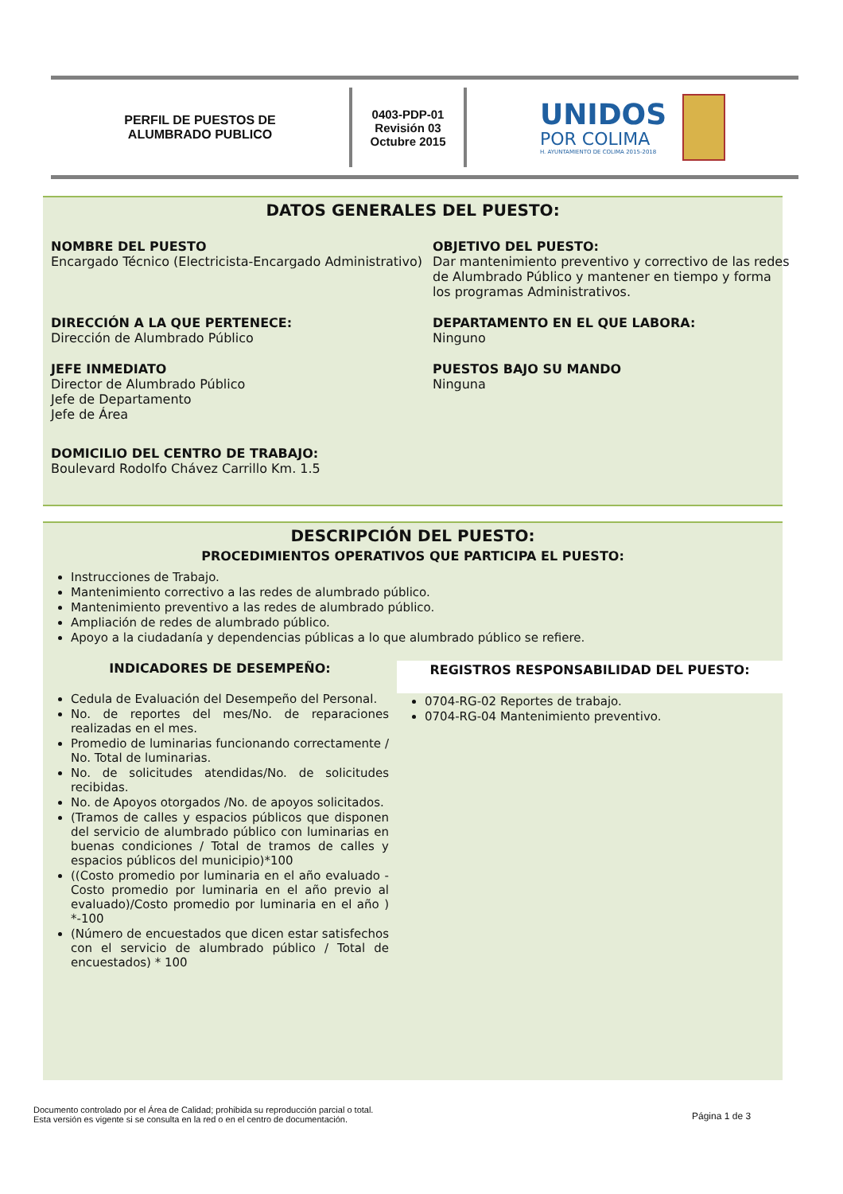PERFIL DE PUESTOS DE
ALUMBRADO PUBLICO
0403-PDP-01
Revisión 03
Octubre 2015
UNIDOS
POR COLIMA
H. AYUNTAMIENTO DE COLIMA 2015-2018
DATOS GENERALES DEL PUESTO:
NOMBRE DEL PUESTO
Encargado Técnico (Electricista-Encargado Administrativo)
OBJETIVO DEL PUESTO:
Dar mantenimiento preventivo y correctivo de las redes de Alumbrado Público y mantener en tiempo y forma los programas Administrativos.
DIRECCIÓN A LA QUE PERTENECE:
Dirección de Alumbrado Público
DEPARTAMENTO EN EL QUE LABORA:
Ninguno
JEFE INMEDIATO
Director de Alumbrado Público
Jefe de Departamento
Jefe de Área
PUESTOS BAJO SU MANDO
Ninguna
DOMICILIO DEL CENTRO DE TRABAJO:
Boulevard Rodolfo Chávez Carrillo Km. 1.5
DESCRIPCIÓN DEL PUESTO:
PROCEDIMIENTOS OPERATIVOS QUE PARTICIPA EL PUESTO:
Instrucciones de Trabajo.
Mantenimiento correctivo a las redes de alumbrado público.
Mantenimiento preventivo a las redes de alumbrado público.
Ampliación de redes de alumbrado público.
Apoyo a la ciudadanía y dependencias públicas a lo que alumbrado público se refiere.
INDICADORES DE DESEMPEÑO:
Cedula de Evaluación del Desempeño del Personal.
No. de reportes del mes/No. de reparaciones realizadas en el mes.
Promedio de luminarias funcionando correctamente / No. Total de luminarias.
No. de solicitudes atendidas/No. de solicitudes recibidas.
No. de Apoyos otorgados /No. de apoyos solicitados.
(Tramos de calles y espacios públicos que disponen del servicio de alumbrado público con luminarias en buenas condiciones / Total de tramos de calles y espacios públicos del municipio)*100
((Costo promedio por luminaria en el año evaluado - Costo promedio por luminaria en el año previo al evaluado)/Costo promedio por luminaria en el año ) *-100
(Número de encuestados que dicen estar satisfechos con el servicio de alumbrado público / Total de encuestados) * 100
REGISTROS RESPONSABILIDAD DEL PUESTO:
0704-RG-02 Reportes de trabajo.
0704-RG-04 Mantenimiento preventivo.
Documento controlado por el Área de Calidad; prohibida su reproducción parcial o total.
Esta versión es vigente si se consulta en la red o en el centro de documentación.
Página 1 de 3